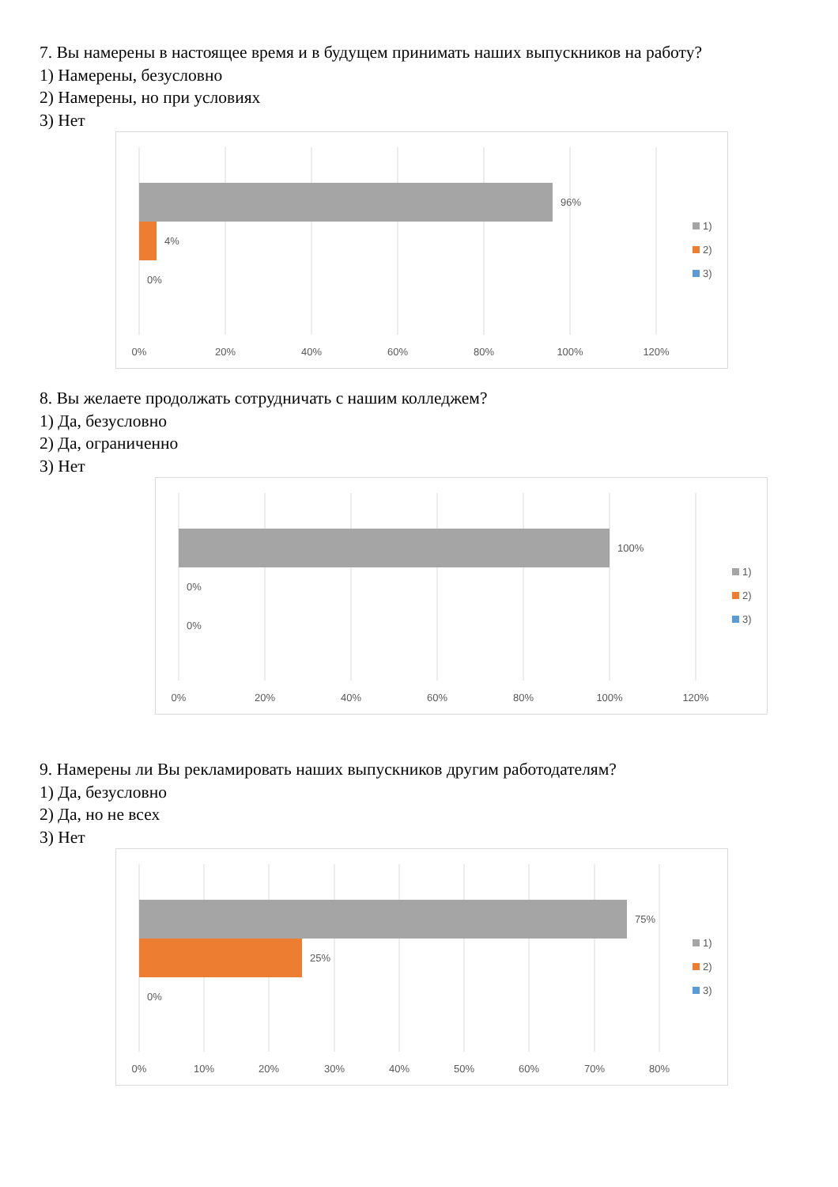7. Вы намерены в настоящее время и в будущем принимать наших выпускников на работу?
1) Намерены, безусловно
2) Намерены, но при условиях
3) Нет
96%
4%
0%
0%
20%
40%
60%
80%
100%
120%
1)
2)
3)
8. Вы желаете продолжать сотрудничать с нашим колледжем?
1) Да, безусловно
2) Да, ограниченно
3) Нет
100%
0%
0%
0%
20%
40%
60%
80%
100%
120%
1)
2)
3)
9. Намерены ли Вы рекламировать наших выпускников другим работодателям?
1) Да, безусловно
2) Да, но не всех
3) Нет
75%
25%
0%
0%
10%
20%
30%
40%
50%
60%
70%
80%
1)
2)
3)